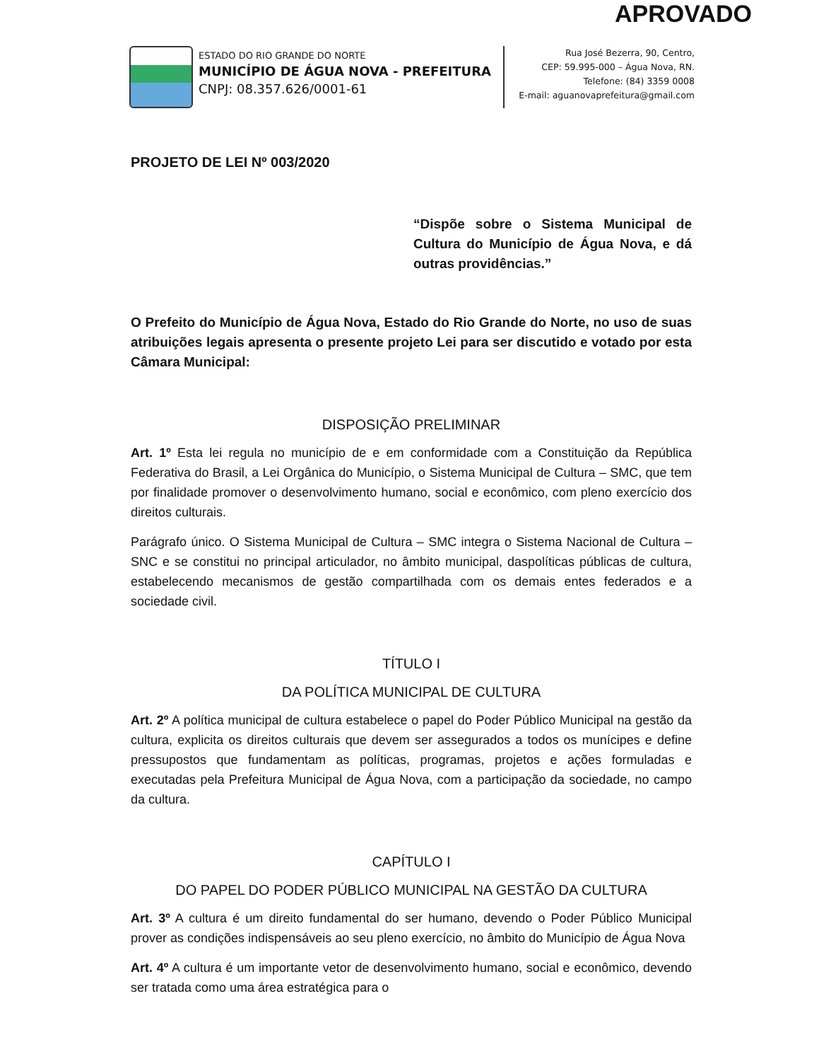APROVADO
ESTADO DO RIO GRANDE DO NORTE
MUNICÍPIO DE ÁGUA NOVA - PREFEITURA
CNPJ: 08.357.626/0001-61
Rua José Bezerra, 90, Centro,
CEP: 59.995-000 – Água Nova, RN.
Telefone: (84) 3359 0008
E-mail: aguanovaprefeitura@gmail.com
PROJETO DE LEI Nº 003/2020
“Dispõe sobre o Sistema Municipal de Cultura do Município de Água Nova, e dá outras providências.”
O Prefeito do Município de Água Nova, Estado do Rio Grande do Norte, no uso de suas atribuições legais apresenta o presente projeto Lei para ser discutido e votado por esta Câmara Municipal:
DISPOSIÇÃO PRELIMINAR
Art. 1º Esta lei regula no município de e em conformidade com a Constituição da República Federativa do Brasil, a Lei Orgânica do Município, o Sistema Municipal de Cultura – SMC, que tem por finalidade promover o desenvolvimento humano, social e econômico, com pleno exercício dos direitos culturais.
Parágrafo único. O Sistema Municipal de Cultura – SMC integra o Sistema Nacional de Cultura – SNC e se constitui no principal articulador, no âmbito municipal, daspolíticas públicas de cultura, estabelecendo mecanismos de gestão compartilhada com os demais entes federados e a sociedade civil.
TÍTULO I
DA POLÍTICA MUNICIPAL DE CULTURA
Art. 2º A política municipal de cultura estabelece o papel do Poder Público Municipal na gestão da cultura, explicita os direitos culturais que devem ser assegurados a todos os munícipes e define pressupostos que fundamentam as políticas, programas, projetos e ações formuladas e executadas pela Prefeitura Municipal de Água Nova, com a participação da sociedade, no campo da cultura.
CAPÍTULO I
DO PAPEL DO PODER PÚBLICO MUNICIPAL NA GESTÃO DA CULTURA
Art. 3º A cultura é um direito fundamental do ser humano, devendo o Poder Público Municipal prover as condições indispensáveis ao seu pleno exercício, no âmbito do Município de Água Nova
Art. 4º A cultura é um importante vetor de desenvolvimento humano, social e econômico, devendo ser tratada como uma área estratégica para o